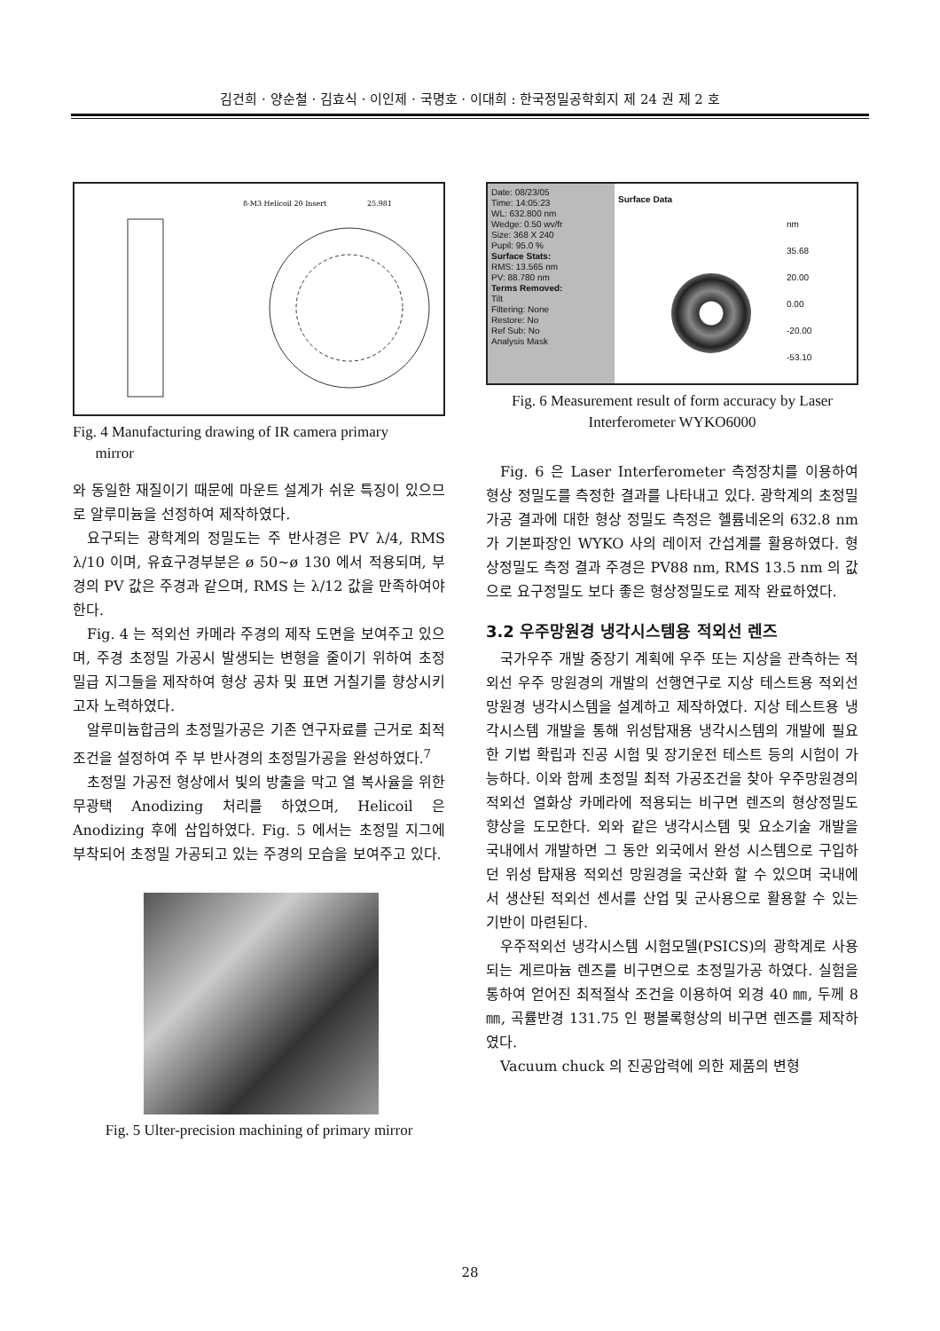김건희 · 양순철 · 김효식 · 이인제 · 국명호 · 이대희 : 한국정밀공학회지 제 24 권 제 2 호
8-M3 Helicoil 20 Insert
25.981
Fig. 4 Manufacturing drawing of IR camera primary
mirror
와 동일한 재질이기 때문에 마운트 설계가 쉬운 특징이 있으므로 알루미늄을 선정하여 제작하였다.
요구되는 광학계의 정밀도는 주 반사경은 PV λ/4, RMS λ/10 이며, 유효구경부분은 ø 50~ø 130 에서 적용되며, 부경의 PV 값은 주경과 같으며, RMS 는 λ/12 값을 만족하여야 한다.
Fig. 4 는 적외선 카메라 주경의 제작 도면을 보여주고 있으며, 주경 초정밀 가공시 발생되는 변형을 줄이기 위하여 초정밀급 지그들을 제작하여 형상 공차 및 표면 거칠기를 향상시키고자 노력하였다.
알루미늄합금의 초정밀가공은 기존 연구자료를 근거로 최적조건을 설정하여 주 부 반사경의 초정밀가공을 완성하였다.<sup>7</sup>
초정밀 가공전 형상에서 빛의 방출을 막고 열 복사율을 위한 무광택 Anodizing 처리를 하였으며, Helicoil 은 Anodizing 후에 삽입하였다. Fig. 5 에서는 초정밀 지그에 부착되어 초정밀 가공되고 있는 주경의 모습을 보여주고 있다.
Fig. 5 Ulter-precision machining of primary mirror
Date: 08/23/05
Time: 14:05:23
WL: 632.800 nm
Wedge: 0.50 wv/fr
Size: 368 X 240
Pupil: 95.0 %
Surface Stats:
RMS: 13.565 nm
PV: 88.780 nm
Terms Removed:
Tilt
Filtering: None
Restore: No
Ref Sub: No
Analysis Mask
Surface Data
nm
35.68
20.00
0.00
-20.00
-53.10
Fig. 6 Measurement result of form accuracy by Laser Interferometer WYKO6000
Fig. 6 은 Laser Interferometer 측정장치를 이용하여 형상 정밀도를 측정한 결과를 나타내고 있다. 광학계의 초정밀가공 결과에 대한 형상 정밀도 측정은 헬륨네온의 632.8 nm 가 기본파장인 WYKO 사의 레이저 간섭계를 활용하였다. 형상정밀도 측정 결과 주경은 PV88 nm, RMS 13.5 nm 의 값으로 요구정밀도 보다 좋은 형상정밀도로 제작 완료하였다.
3.2 우주망원경 냉각시스템용 적외선 렌즈
국가우주 개발 중장기 계획에 우주 또는 지상을 관측하는 적외선 우주 망원경의 개발의 선행연구로 지상 테스트용 적외선 망원경 냉각시스템을 설계하고 제작하였다. 지상 테스트용 냉각시스템 개발을 통해 위성탑재용 냉각시스템의 개발에 필요한 기법 확립과 진공 시험 및 장기운전 테스트 등의 시험이 가능하다. 이와 함께 초정밀 최적 가공조건을 찾아 우주망원경의 적외선 열화상 카메라에 적용되는 비구면 렌즈의 형상정밀도 향상을 도모한다. 외와 같은 냉각시스템 및 요소기술 개발을 국내에서 개발하면 그 동안 외국에서 완성 시스템으로 구입하던 위성 탑재용 적외선 망원경을 국산화 할 수 있으며 국내에서 생산된 적외선 센서를 산업 및 군사용으로 활용할 수 있는 기반이 마련된다.
우주적외선 냉각시스템 시험모델(PSICS)의 광학계로 사용되는 게르마늄 렌즈를 비구면으로 초정밀가공 하였다. 실험을 통하여 얻어진 최적절삭 조건을 이용하여 외경 40 ㎜, 두께 8 ㎜, 곡률반경 131.75 인 평볼록형상의 비구면 렌즈를 제작하였다.
Vacuum chuck 의 진공압력에 의한 제품의 변형
28